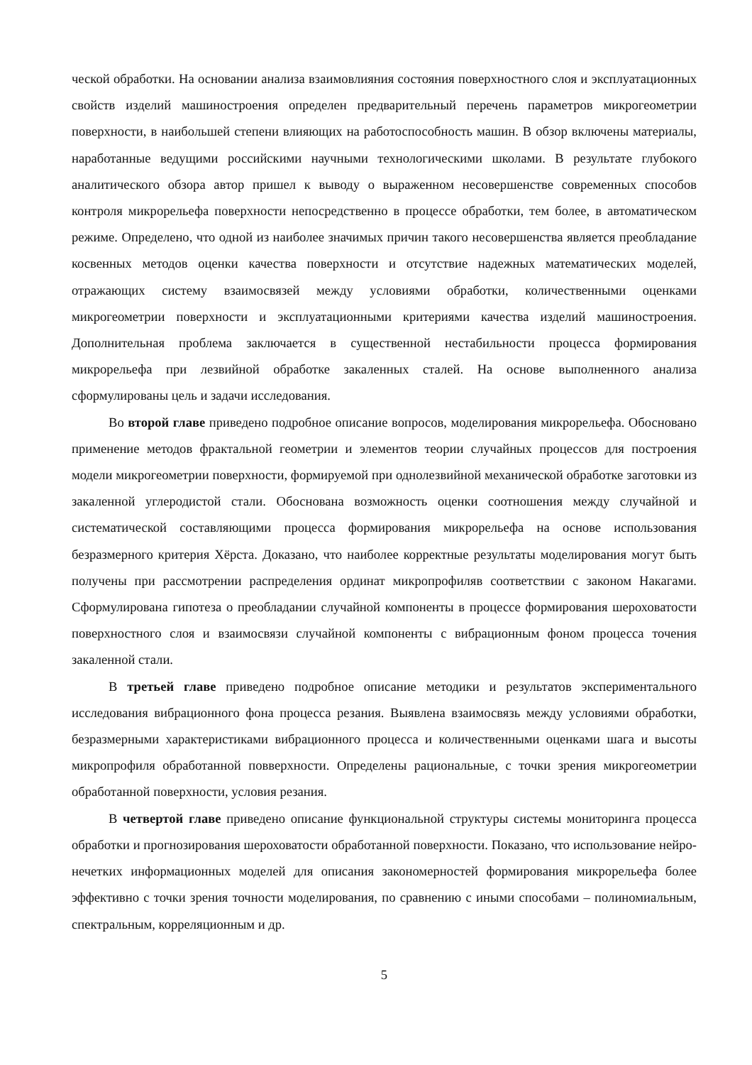ческой обработки. На основании анализа взаимовлияния состояния поверхностного слоя и эксплуатационных свойств изделий машиностроения определен предварительный перечень параметров микрогеометрии поверхности, в наибольшей степени влияющих на работоспособность машин. В обзор включены материалы, наработанные ведущими российскими научными технологическими школами. В результате глубокого аналитического обзора автор пришел к выводу о выраженном несовершенстве современных способов контроля микрорельефа поверхности непосредственно в процессе обработки, тем более, в автоматическом режиме. Определено, что одной из наиболее значимых причин такого несовершенства является преобладание косвенных методов оценки качества поверхности и отсутствие надежных математических моделей, отражающих систему взаимосвязей между условиями обработки, количественными оценками микрогеометрии поверхности и эксплуатационными критериями качества изделий машиностроения. Дополнительная проблема заключается в существенной нестабильности процесса формирования микрорельефа при лезвийной обработке закаленных сталей. На основе выполненного анализа сформулированы цель и задачи исследования.
Во второй главе приведено подробное описание вопросов, моделирования микрорельефа. Обосновано применение методов фрактальной геометрии и элементов теории случайных процессов для построения модели микрогеометрии поверхности, формируемой при однолезвийной механической обработке заготовки из закаленной углеродистой стали. Обоснована возможность оценки соотношения между случайной и систематической составляющими процесса формирования микрорельефа на основе использования безразмерного критерия Хёрста. Доказано, что наиболее корректные результаты моделирования могут быть получены при рассмотрении распределения ординат микропрофиляв соответствии с законом Накагами. Сформулирована гипотеза о преобладании случайной компоненты в процессе формирования шероховатости поверхностного слоя и взаимосвязи случайной компоненты с вибрационным фоном процесса точения закаленной стали.
В третьей главе приведено подробное описание методики и результатов экспериментального исследования вибрационного фона процесса резания. Выявлена взаимосвязь между условиями обработки, безразмерными характеристиками вибрационного процесса и количественными оценками шага и высоты микропрофиля обработанной повверхности. Определены рациональные, с точки зрения микрогеометрии обработанной поверхности, условия резания.
В четвертой главе приведено описание функциональной структуры системы мониторинга процесса обработки и прогнозирования шероховатости обработанной поверхности. Показано, что использование нейро-нечетких информационных моделей для описания закономерностей формирования микрорельефа более эффективно с точки зрения точности моделирования, по сравнению с иными способами – полиномиальным, спектральным, корреляционным и др.
5